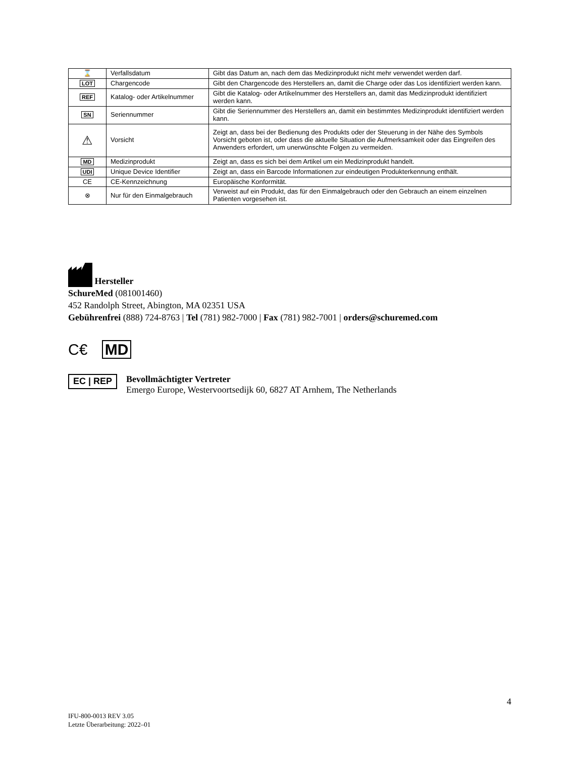| ⌛ | Verfallsdatum | Gibt das Datum an, nach dem das Medizinprodukt nicht mehr verwendet werden darf. |
| LOT | Chargencode | Gibt den Chargencode des Herstellers an, damit die Charge oder das Los identifiziert werden kann. |
| REF | Katalog- oder Artikelnummer | Gibt die Katalog- oder Artikelnummer des Herstellers an, damit das Medizinprodukt identifiziert werden kann. |
| SN | Seriennummer | Gibt die Seriennummer des Herstellers an, damit ein bestimmtes Medizinprodukt identifiziert werden kann. |
| ⚠ | Vorsicht | Zeigt an, dass bei der Bedienung des Produkts oder der Steuerung in der Nähe des Symbols Vorsicht geboten ist, oder dass die aktuelle Situation die Aufmerksamkeit oder das Eingreifen des Anwenders erfordert, um unerwünschte Folgen zu vermeiden. |
| MD | Medizinprodukt | Zeigt an, dass es sich bei dem Artikel um ein Medizinprodukt handelt. |
| UDI | Unique Device Identifier | Zeigt an, dass ein Barcode Informationen zur eindeutigen Produkterkennung enthält. |
| CE | CE-Kennzeichnung | Europäische Konformität. |
| ⊗ | Nur für den Einmalgebrauch | Verweist auf ein Produkt, das für den Einmalgebrauch oder den Gebrauch an einem einzelnen Patienten vorgesehen ist. |
Hersteller
SchureMed (081001460)
452 Randolph Street, Abington, MA 02351 USA
Gebührenfrei (888) 724-8763 | Tel (781) 982-7000 | Fax (781) 982-7001 | orders@schuremed.com
C€ MD
EC | REP
Bevollmächtigter Vertreter
Emergo Europe, Westervoortsedijk 60, 6827 AT Arnhem, The Netherlands
4
IFU-800-0013 REV 3.05
Letzte Überarbeitung: 2022–01